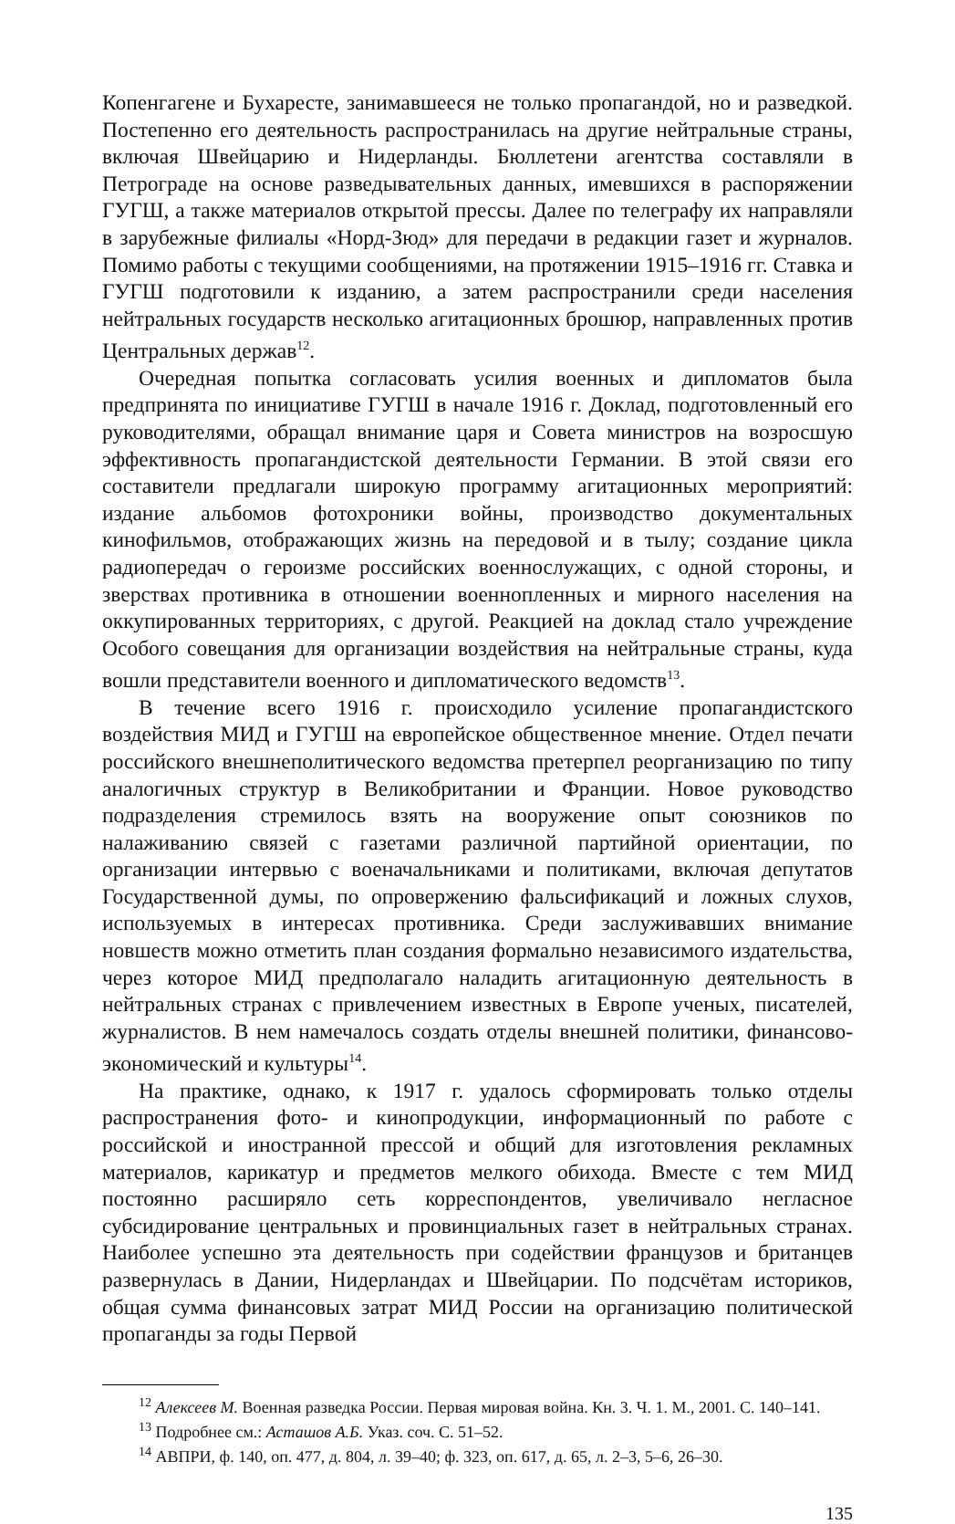Копенгагене и Бухаресте, занимавшееся не только пропагандой, но и разведкой. Постепенно его деятельность распространилась на другие нейтральные страны, включая Швейцарию и Нидерланды. Бюллетени агентства составляли в Петрограде на основе разведывательных данных, имевшихся в распоряжении ГУГШ, а также материалов открытой прессы. Далее по телеграфу их направляли в зарубежные филиалы «Норд-Зюд» для передачи в редакции газет и журналов. Помимо работы с текущими сообщениями, на протяжении 1915–1916 гг. Ставка и ГУГШ подготовили к изданию, а затем распространили среди населения нейтральных государств несколько агитационных брошюр, направленных против Центральных держав<sup>12</sup>.
Очередная попытка согласовать усилия военных и дипломатов была предпринята по инициативе ГУГШ в начале 1916 г. Доклад, подготовленный его руководителями, обращал внимание царя и Совета министров на возросшую эффективность пропагандистской деятельности Германии. В этой связи его составители предлагали широкую программу агитационных мероприятий: издание альбомов фотохроники войны, производство документальных кинофильмов, отображающих жизнь на передовой и в тылу; создание цикла радиопередач о героизме российских военнослужащих, с одной стороны, и зверствах противника в отношении военнопленных и мирного населения на оккупированных территориях, с другой. Реакцией на доклад стало учреждение Особого совещания для организации воздействия на нейтральные страны, куда вошли представители военного и дипломатического ведомств<sup>13</sup>.
В течение всего 1916 г. происходило усиление пропагандистского воздействия МИД и ГУГШ на европейское общественное мнение. Отдел печати российского внешнеполитического ведомства претерпел реорганизацию по типу аналогичных структур в Великобритании и Франции. Новое руководство подразделения стремилось взять на вооружение опыт союзников по налаживанию связей с газетами различной партийной ориентации, по организации интервью с военачальниками и политиками, включая депутатов Государственной думы, по опровержению фальсификаций и ложных слухов, используемых в интересах противника. Среди заслуживавших внимание новшеств можно отметить план создания формально независимого издательства, через которое МИД предполагало наладить агитационную деятельность в нейтральных странах с привлечением известных в Европе ученых, писателей, журналистов. В нем намечалось создать отделы внешней политики, финансово-экономический и культуры<sup>14</sup>.
На практике, однако, к 1917 г. удалось сформировать только отделы распространения фото- и кинопродукции, информационный по работе с российской и иностранной прессой и общий для изготовления рекламных материалов, карикатур и предметов мелкого обихода. Вместе с тем МИД постоянно расширяло сеть корреспондентов, увеличивало негласное субсидирование центральных и провинциальных газет в нейтральных странах. Наиболее успешно эта деятельность при содействии французов и британцев развернулась в Дании, Нидерландах и Швейцарии. По подсчётам историков, общая сумма финансовых затрат МИД России на организацию политической пропаганды за годы Первой
<sup>12</sup> Алексеев М. Военная разведка России. Первая мировая война. Кн. 3. Ч. 1. М., 2001. С. 140–141.
<sup>13</sup> Подробнее см.: Асташов А.Б. Указ. соч. С. 51–52.
<sup>14</sup> АВПРИ, ф. 140, оп. 477, д. 804, л. 39–40; ф. 323, оп. 617, д. 65, л. 2–3, 5–6, 26–30.
135